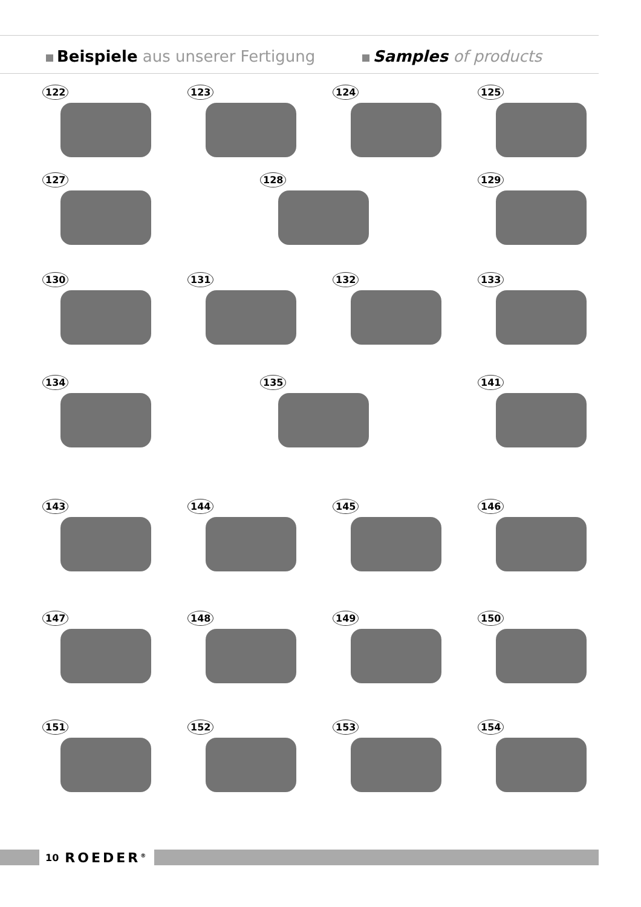Beispiele aus unserer Fertigung
Samples of products
122 123 124 125
127 128 129
130 131 132 133
134 135 141
143 144 145 146
147 148 149 150
151 152 153 154
10 ROEDER<sup>®</sup>